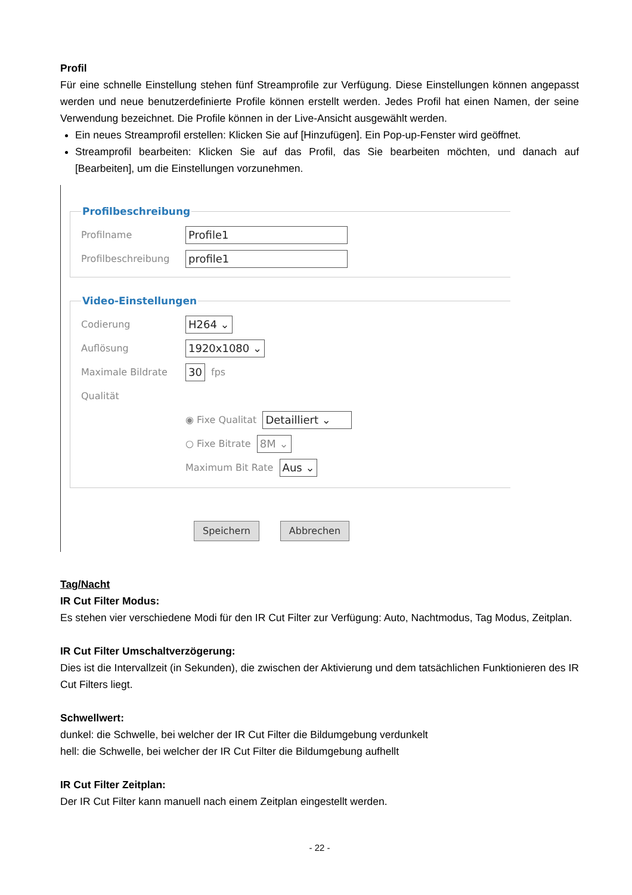Profil
Für eine schnelle Einstellung stehen fünf Streamprofile zur Verfügung. Diese Einstellungen können angepasst werden und neue benutzerdefinierte Profile können erstellt werden. Jedes Profil hat einen Namen, der seine Verwendung bezeichnet. Die Profile können in der Live-Ansicht ausgewählt werden.
Ein neues Streamprofil erstellen: Klicken Sie auf [Hinzufügen]. Ein Pop-up-Fenster wird geöffnet.
Streamprofil bearbeiten: Klicken Sie auf das Profil, das Sie bearbeiten möchten, und danach auf [Bearbeiten], um die Einstellungen vorzunehmen.
Profilbeschreibung
Profilname Profile1
Profilbeschreibung profile1
Video-Einstellungen
Codierung H264 ⌄
Auflösung 1920x1080 ⌄
Maximale Bildrate 30 fps
Qualität
◉ Fixe Qualitat Detailliert ⌄
○ Fixe Bitrate 8M ⌄
Maximum Bit Rate Aus ⌄
Speichern Abbrechen
Tag/Nacht
IR Cut Filter Modus:
Es stehen vier verschiedene Modi für den IR Cut Filter zur Verfügung: Auto, Nachtmodus, Tag Modus, Zeitplan.
IR Cut Filter Umschaltverzögerung:
Dies ist die Intervallzeit (in Sekunden), die zwischen der Aktivierung und dem tatsächlichen Funktionieren des IR Cut Filters liegt.
Schwellwert:
dunkel: die Schwelle, bei welcher der IR Cut Filter die Bildumgebung verdunkelt
hell: die Schwelle, bei welcher der IR Cut Filter die Bildumgebung aufhellt
IR Cut Filter Zeitplan:
Der IR Cut Filter kann manuell nach einem Zeitplan eingestellt werden.
- 22 -